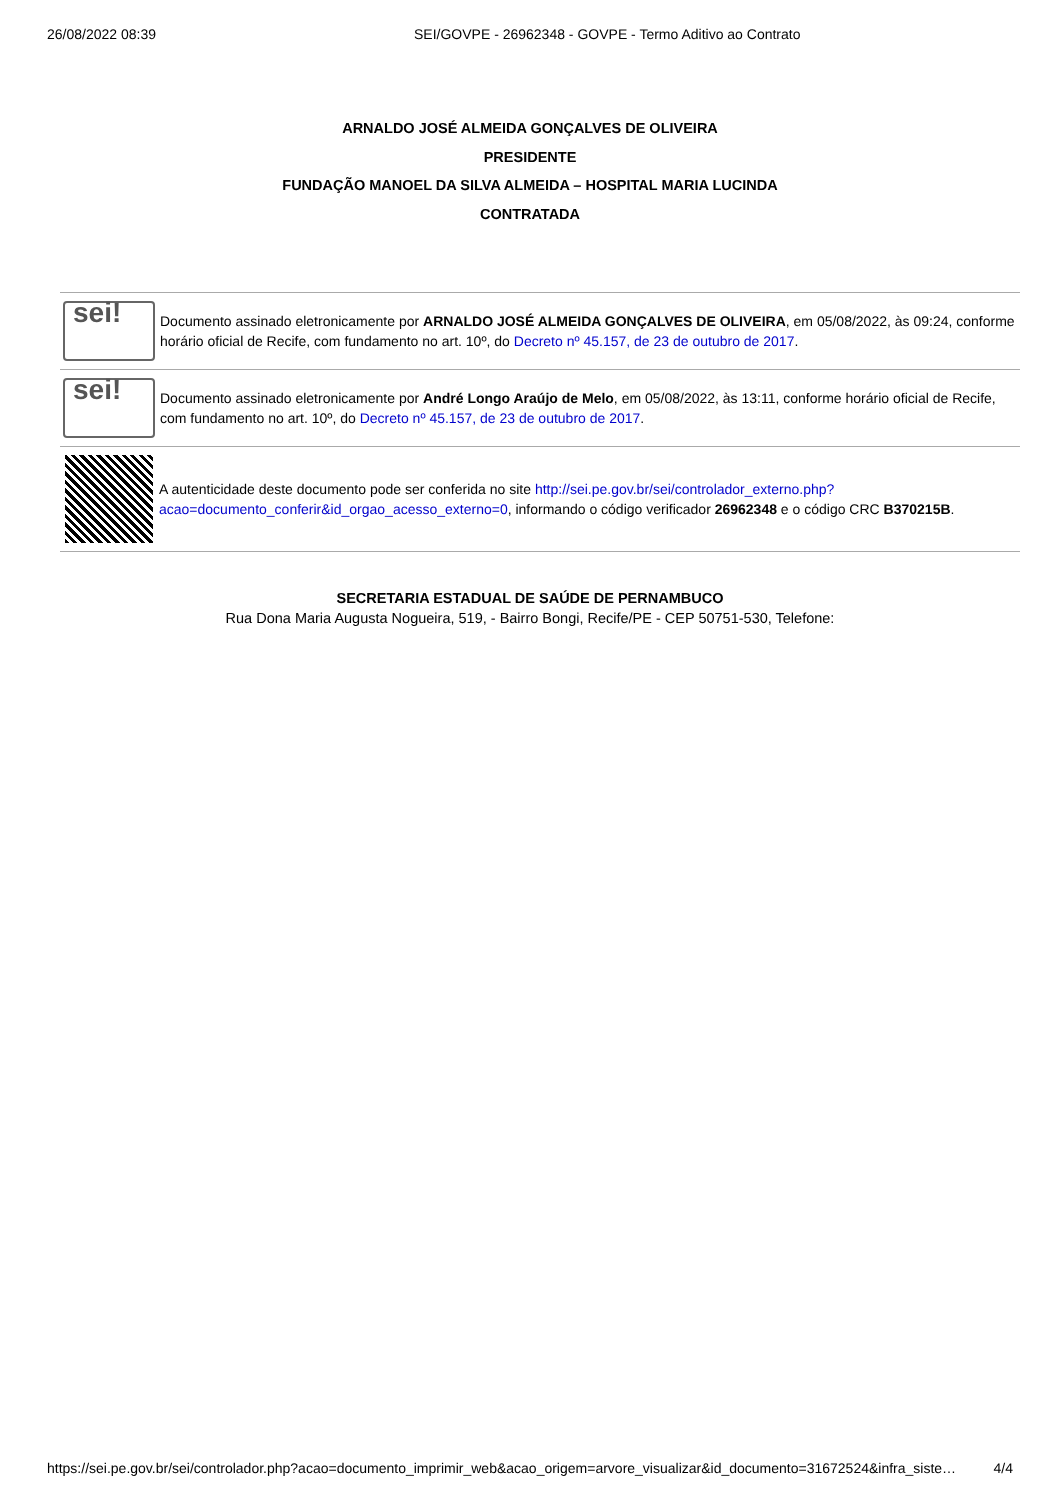26/08/2022 08:39 SEI/GOVPE - 26962348 - GOVPE - Termo Aditivo ao Contrato
ARNALDO JOSÉ ALMEIDA GONÇALVES DE OLIVEIRA
PRESIDENTE
FUNDAÇÃO MANOEL DA SILVA ALMEIDA – HOSPITAL MARIA LUCINDA
CONTRATADA
sei!
Documento assinado eletronicamente por ARNALDO JOSÉ ALMEIDA GONÇALVES DE OLIVEIRA, em 05/08/2022, às 09:24, conforme horário oficial de Recife, com fundamento no art. 10º, do Decreto nº 45.157, de 23 de outubro de 2017.
sei!
Documento assinado eletronicamente por André Longo Araújo de Melo, em 05/08/2022, às 13:11, conforme horário oficial de Recife, com fundamento no art. 10º, do Decreto nº 45.157, de 23 de outubro de 2017.
A autenticidade deste documento pode ser conferida no site http://sei.pe.gov.br/sei/controlador_externo.php?acao=documento_conferir&id_orgao_acesso_externo=0, informando o código verificador 26962348 e o código CRC B370215B.
SECRETARIA ESTADUAL DE SAÚDE DE PERNAMBUCO
Rua Dona Maria Augusta Nogueira, 519, - Bairro Bongi, Recife/PE - CEP 50751-530, Telefone:
https://sei.pe.gov.br/sei/controlador.php?acao=documento_imprimir_web&acao_origem=arvore_visualizar&id_documento=31672524&infra_siste… 4/4